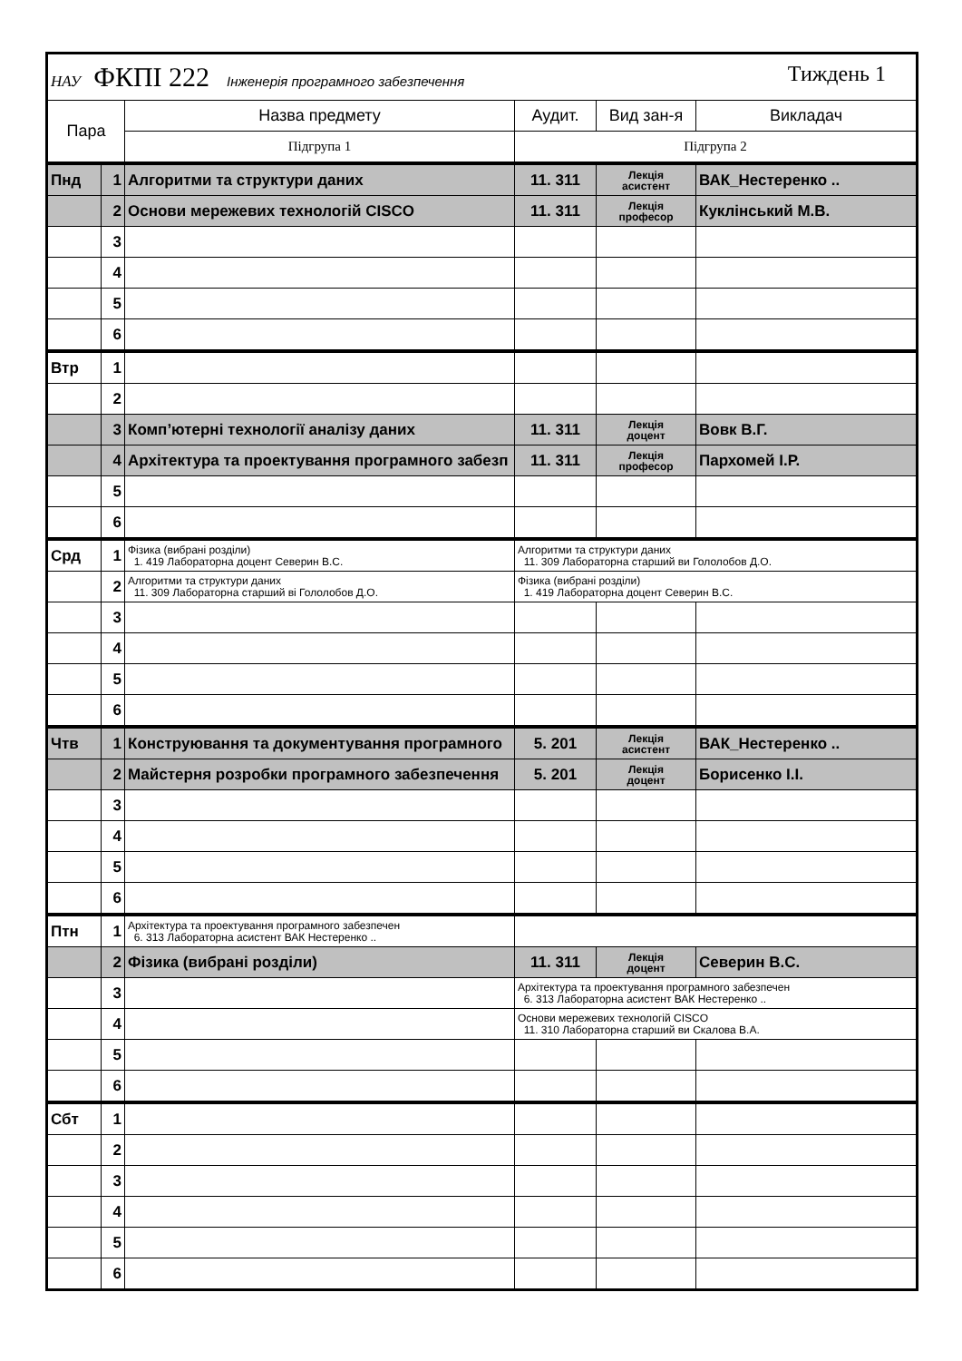| НАУ ФКПІ 222 Інженерія програмного забезпечення Тиждень 1 | | | | | |
| Пара | | Назва предмету | Аудит. | Вид зан-я | Викладач |
| | | Підгрупа 1 | Підгрупа 2 | | |
| Пнд | 1 | Алгоритми та структури даних | 11. 311 | Лекція асистент | ВАК_Нестеренко .. |
| | 2 | Основи мережевих технологій CISCO | 11. 311 | Лекція професор | Куклінський М.В. |
| | 3 | | | | |
| | 4 | | | | |
| | 5 | | | | |
| | 6 | | | | |
| Втр | 1 | | | | |
| | 2 | | | | |
| | 3 | Комп’ютерні технології аналізу даних | 11. 311 | Лекція доцент | Вовк В.Г. |
| | 4 | Архітектура та проектування програмного забезп | 11. 311 | Лекція професор | Пархомей І.Р. |
| | 5 | | | | |
| | 6 | | | | |
| Срд | 1 | Фізика (вибрані розділи) 1. 419 Лабораторна доцент Северин В.С. | Алгоритми та структури даних 11. 309 Лабораторна старший ви Гололобов Д.О. | | |
| | 2 | Алгоритми та структури даних 11. 309 Лабораторна старший ві Гололобов Д.О. | Фізика (вибрані розділи) 1. 419 Лабораторна доцент Северин В.С. | | |
| | 3 | | | | |
| | 4 | | | | |
| | 5 | | | | |
| | 6 | | | | |
| Чтв | 1 | Конструювання та документування програмного | 5. 201 | Лекція асистент | ВАК_Нестеренко .. |
| | 2 | Майстерня розробки програмного забезпечення | 5. 201 | Лекція доцент | Борисенко І.І. |
| | 3 | | | | |
| | 4 | | | | |
| | 5 | | | | |
| | 6 | | | | |
| Птн | 1 | Архітектура та проектування програмного забезпечен 6. 313 Лабораторна асистент ВАК Нестеренко .. | | | |
| | 2 | Фізика (вибрані розділи) | 11. 311 | Лекція доцент | Северин В.С. |
| | 3 | | Архітектура та проектування програмного забезпечен 6. 313 Лабораторна асистент ВАК Нестеренко .. | | |
| | 4 | | Основи мережевих технологій CISCO 11. 310 Лабораторна старший ви Скалова В.А. | | |
| | 5 | | | | |
| | 6 | | | | |
| Сбт | 1 | | | | |
| | 2 | | | | |
| | 3 | | | | |
| | 4 | | | | |
| | 5 | | | | |
| | 6 | | | | |